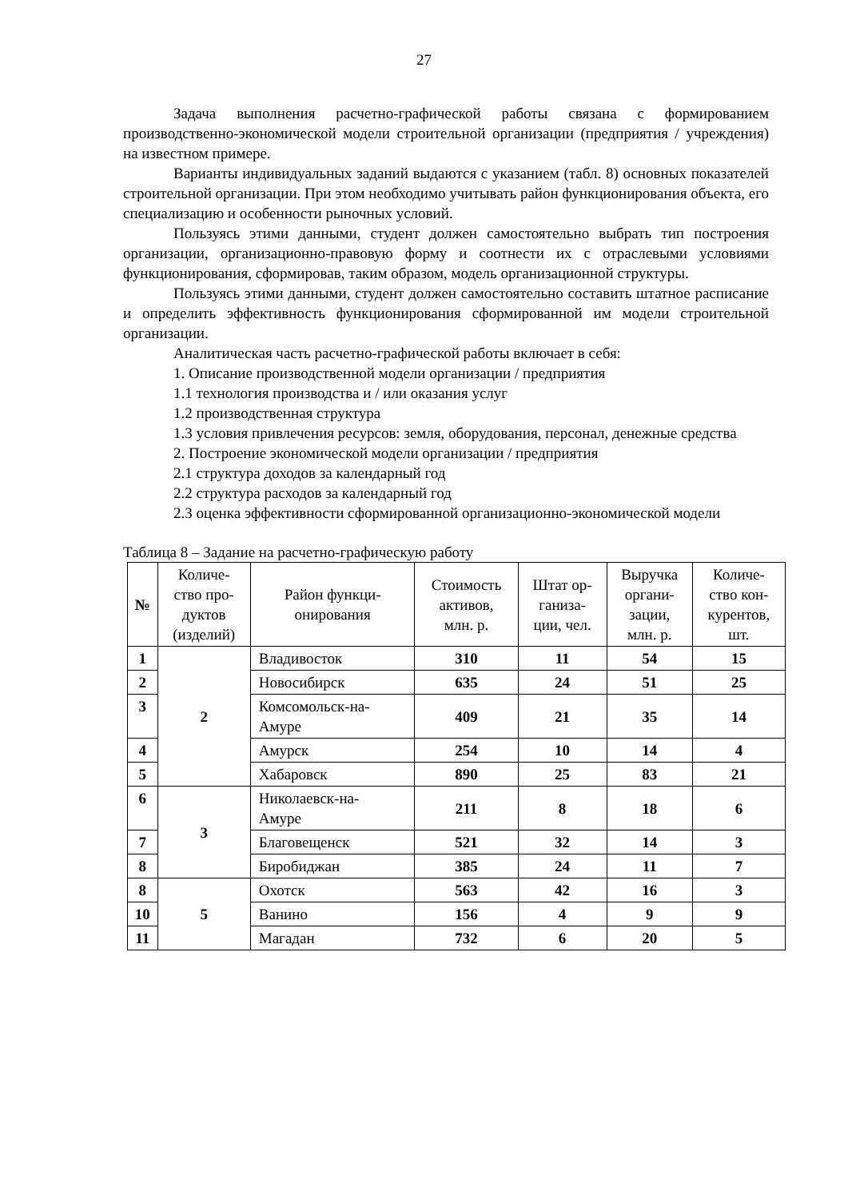27
Задача выполнения расчетно-графической работы связана с формированием производственно-экономической модели строительной организации (предприятия / учреждения) на известном примере.
Варианты индивидуальных заданий выдаются с указанием (табл. 8) основных показателей строительной организации. При этом необходимо учитывать район функционирования объекта, его специализацию и особенности рыночных условий.
Пользуясь этими данными, студент должен самостоятельно выбрать тип построения организации, организационно-правовую форму и соотнести их с отраслевыми условиями функционирования, сформировав, таким образом, модель организационной структуры.
Пользуясь этими данными, студент должен самостоятельно составить штатное расписание и определить эффективность функционирования сформированной им модели строительной организации.
Аналитическая часть расчетно-графической работы включает в себя:
1. Описание производственной модели организации / предприятия
1.1 технология производства и / или оказания услуг
1.2 производственная структура
1.3 условия привлечения ресурсов: земля, оборудования, персонал, денежные средства
2. Построение экономической модели организации / предприятия
2.1 структура доходов за календарный год
2.2 структура расходов за календарный год
2.3 оценка эффективности сформированной организационно-экономической модели
Таблица 8 – Задание на расчетно-графическую работу
| № | Количе- ство про- дуктов (изделий) | Район функци- онирования | Стоимость активов, млн. р. | Штат ор- ганиза- ции, чел. | Выручка органи- зации, млн. р. | Количе- ство кон- курентов, шт. |
| --- | --- | --- | --- | --- | --- | --- |
| 1 | 2 | Владивосток | 310 | 11 | 54 | 15 |
| 2 | | Новосибирск | 635 | 24 | 51 | 25 |
| 3 | | Комсомольск-на- Амуре | 409 | 21 | 35 | 14 |
| 4 | | Амурск | 254 | 10 | 14 | 4 |
| 5 | | Хабаровск | 890 | 25 | 83 | 21 |
| 6 | 3 | Николаевск-на- Амуре | 211 | 8 | 18 | 6 |
| 7 | | Благовещенск | 521 | 32 | 14 | 3 |
| 8 | | Биробиджан | 385 | 24 | 11 | 7 |
| 8 | 5 | Охотск | 563 | 42 | 16 | 3 |
| 10 | | Ванино | 156 | 4 | 9 | 9 |
| 11 | | Магадан | 732 | 6 | 20 | 5 |